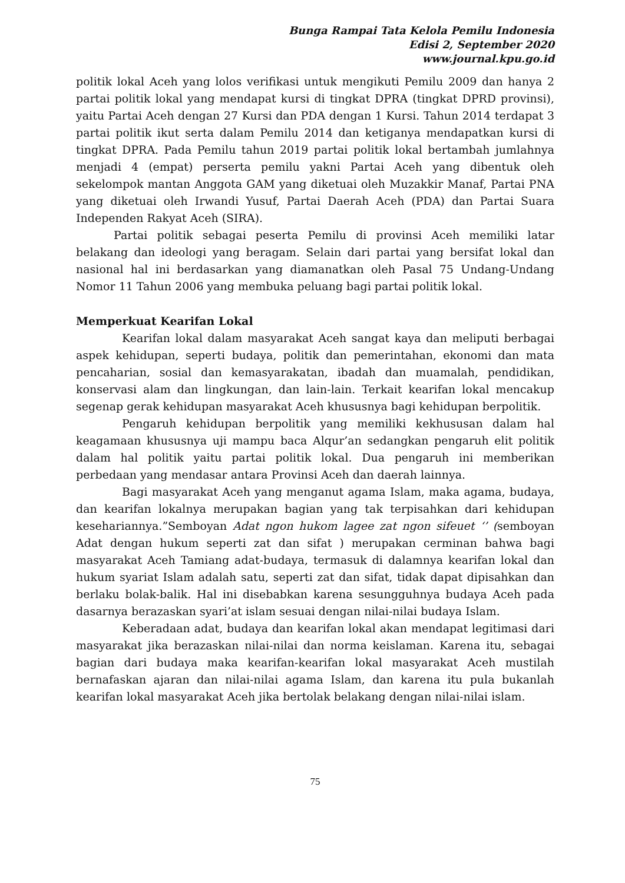Bunga Rampai Tata Kelola Pemilu Indonesia
Edisi 2, September 2020
www.journal.kpu.go.id
politik lokal Aceh yang lolos verifikasi untuk mengikuti Pemilu 2009 dan hanya 2 partai politik lokal yang mendapat kursi di tingkat DPRA (tingkat DPRD provinsi), yaitu Partai Aceh dengan 27 Kursi dan PDA dengan 1 Kursi. Tahun 2014 terdapat 3 partai politik ikut serta dalam Pemilu 2014 dan ketiganya mendapatkan kursi di tingkat DPRA. Pada Pemilu tahun 2019 partai politik lokal bertambah jumlahnya menjadi 4 (empat) perserta pemilu yakni Partai Aceh yang dibentuk oleh sekelompok mantan Anggota GAM yang diketuai oleh Muzakkir Manaf, Partai PNA yang diketuai oleh Irwandi Yusuf, Partai Daerah Aceh (PDA) dan Partai Suara Independen Rakyat Aceh (SIRA).
Partai politik sebagai peserta Pemilu di provinsi Aceh memiliki latar belakang dan ideologi yang beragam. Selain dari partai yang bersifat lokal dan nasional hal ini berdasarkan yang diamanatkan oleh Pasal 75 Undang-Undang Nomor 11 Tahun 2006 yang membuka peluang bagi partai politik lokal.
Memperkuat Kearifan Lokal
Kearifan lokal dalam masyarakat Aceh sangat kaya dan meliputi berbagai aspek kehidupan, seperti budaya, politik dan pemerintahan, ekonomi dan mata pencaharian, sosial dan kemasyarakatan, ibadah dan muamalah, pendidikan, konservasi alam dan lingkungan, dan lain-lain. Terkait kearifan lokal mencakup segenap gerak kehidupan masyarakat Aceh khususnya bagi kehidupan berpolitik.
Pengaruh kehidupan berpolitik yang memiliki kekhususan dalam hal keagamaan khususnya uji mampu baca Alqur’an sedangkan pengaruh elit politik dalam hal politik yaitu partai politik lokal. Dua pengaruh ini memberikan perbedaan yang mendasar antara Provinsi Aceh dan daerah lainnya.
Bagi masyarakat Aceh yang menganut agama Islam, maka agama, budaya, dan kearifan lokalnya merupakan bagian yang tak terpisahkan dari kehidupan kesehariannya.”Semboyan Adat ngon hukom lagee zat ngon sifeuet ‘’ (semboyan Adat dengan hukum seperti zat dan sifat ) merupakan cerminan bahwa bagi masyarakat Aceh Tamiang adat-budaya, termasuk di dalamnya kearifan lokal dan hukum syariat Islam adalah satu, seperti zat dan sifat, tidak dapat dipisahkan dan berlaku bolak-balik. Hal ini disebabkan karena sesungguhnya budaya Aceh pada dasarnya berazaskan syari’at islam sesuai dengan nilai-nilai budaya Islam.
Keberadaan adat, budaya dan kearifan lokal akan mendapat legitimasi dari masyarakat jika berazaskan nilai-nilai dan norma keislaman. Karena itu, sebagai bagian dari budaya maka kearifan-kearifan lokal masyarakat Aceh mustilah bernafaskan ajaran dan nilai-nilai agama Islam, dan karena itu pula bukanlah kearifan lokal masyarakat Aceh jika bertolak belakang dengan nilai-nilai islam.
75